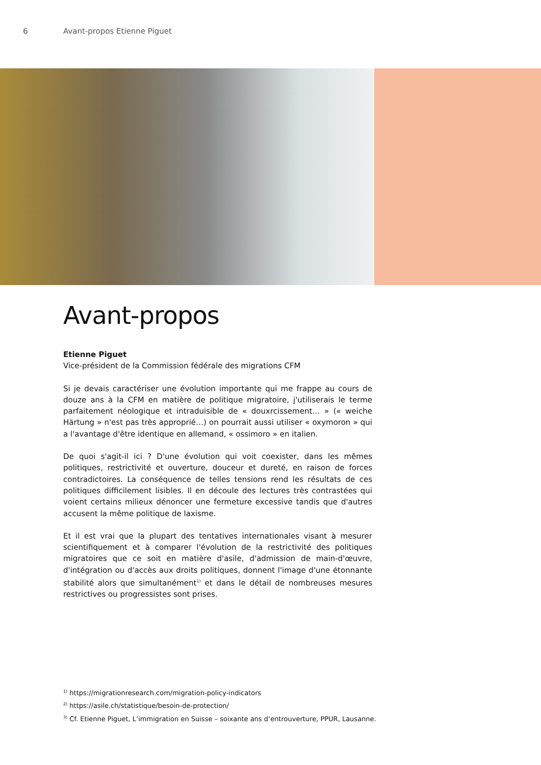6 Avant-propos Etienne Piguet
Avant-propos
Etienne Piguet
Vice-président de la Commission fédérale des migrations CFM
Si je devais caractériser une évolution importante qui me frappe au cours de douze ans à la CFM en matière de politique migratoire, j'utiliserais le terme parfaitement néologique et intraduisible de « douxrcissement… » (« weiche Härtung » n'est pas très approprié…) on pourrait aussi utiliser « oxymoron » qui a l'avantage d'être identique en allemand, « ossimoro » en italien.
De quoi s'agit-il ici ? D'une évolution qui voit coexister, dans les mêmes politiques, restrictivité et ouverture, douceur et dureté, en raison de forces contradictoires. La conséquence de telles tensions rend les résultats de ces politiques difficilement lisibles. Il en découle des lectures très contrastées qui voient certains milieux dénoncer une fermeture excessive tandis que d'autres accusent la même politique de laxisme.
Et il est vrai que la plupart des tentatives internationales visant à mesurer scientifiquement et à comparer l'évolution de la restrictivité des politiques migratoires que ce soit en matière d'asile, d'admission de main-d'œuvre, d'intégration ou d'accès aux droits politiques, donnent l'image d'une étonnante stabilité alors que simultanément<sup>1)</sup> et dans le détail de nombreuses mesures restrictives ou progressistes sont prises.
<sup>1)</sup> https://migrationresearch.com/migration-policy-indicators
<sup>2)</sup> https://asile.ch/statistique/besoin-de-protection/
<sup>3)</sup> Cf. Etienne Piguet, L’immigration en Suisse – soixante ans d’entrouverture, PPUR, Lausanne.